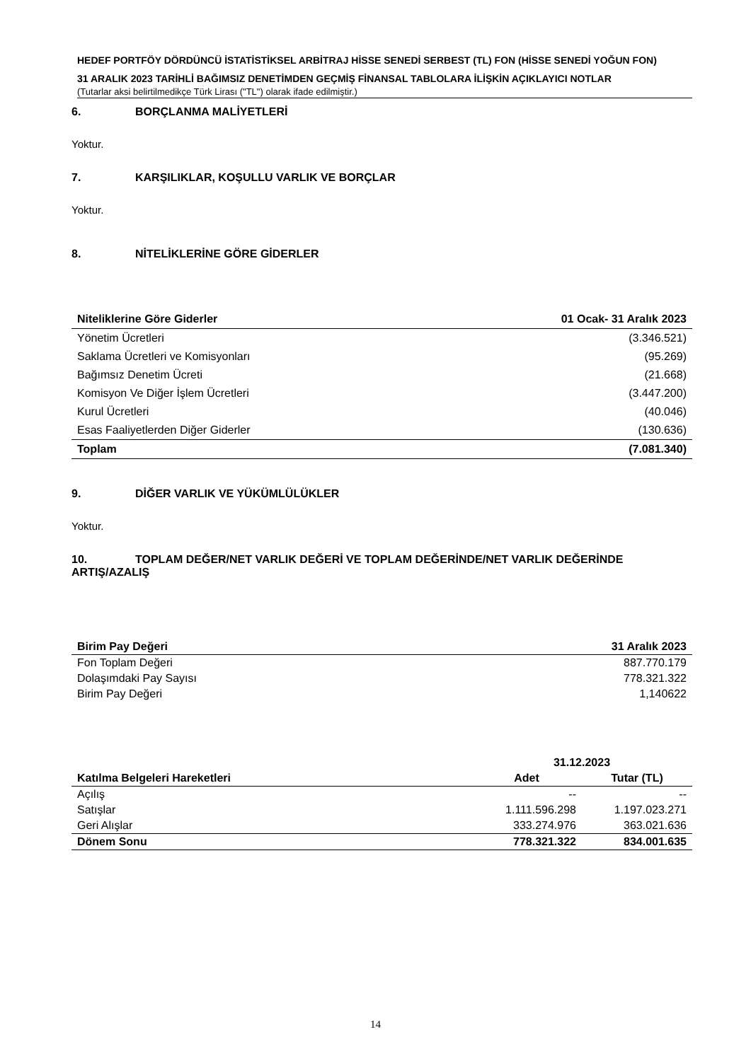HEDEF PORTFÖY DÖRDÜNCÜ İSTATİSTİKSEL ARBİTRAJ HİSSE SENEDİ SERBEST (TL) FON (HİSSE SENEDİ YOĞUN FON)
31 ARALIK 2023 TARİHLİ BAĞIMSIZ DENETİMDEN GEÇMİŞ FİNANSAL TABLOLARA İLİŞKİN AÇIKLAYICI NOTLAR
(Tutarlar aksi belirtilmedikçe Türk Lirası ("TL") olarak ifade edilmiştir.)
6. BORÇLANMA MALİYETLERİ
Yoktur.
7. KARŞILIKLAR, KOŞULLU VARLIK VE BORÇLAR
Yoktur.
8. NİTELİKLERİNE GÖRE GİDERLER
| Niteliklerine Göre Giderler | 01 Ocak- 31 Aralık 2023 |
| --- | --- |
| Yönetim Ücretleri | (3.346.521) |
| Saklama Ücretleri ve Komisyonları | (95.269) |
| Bağımsız Denetim Ücreti | (21.668) |
| Komisyon Ve Diğer İşlem Ücretleri | (3.447.200) |
| Kurul Ücretleri | (40.046) |
| Esas Faaliyetlerden Diğer Giderler | (130.636) |
| Toplam | (7.081.340) |
9. DİĞER VARLIK VE YÜKÜMLÜLÜKLER
Yoktur.
10. TOPLAM DEĞER/NET VARLIK DEĞERİ VE TOPLAM DEĞERİNDE/NET VARLIK DEĞERİNDE
ARTIŞ/AZALIŞ
| Birim Pay Değeri | 31 Aralık 2023 |
| --- | --- |
| Fon Toplam Değeri | 887.770.179 |
| Dolaşımdaki Pay Sayısı | 778.321.322 |
| Birim Pay Değeri | 1,140622 |
| | 31.12.2023 | |
| --- | --- | --- |
| Katılma Belgeleri Hareketleri | Adet | Tutar (TL) |
| Açılış | -- | -- |
| Satışlar | 1.111.596.298 | 1.197.023.271 |
| Geri Alışlar | 333.274.976 | 363.021.636 |
| Dönem Sonu | 778.321.322 | 834.001.635 |
14